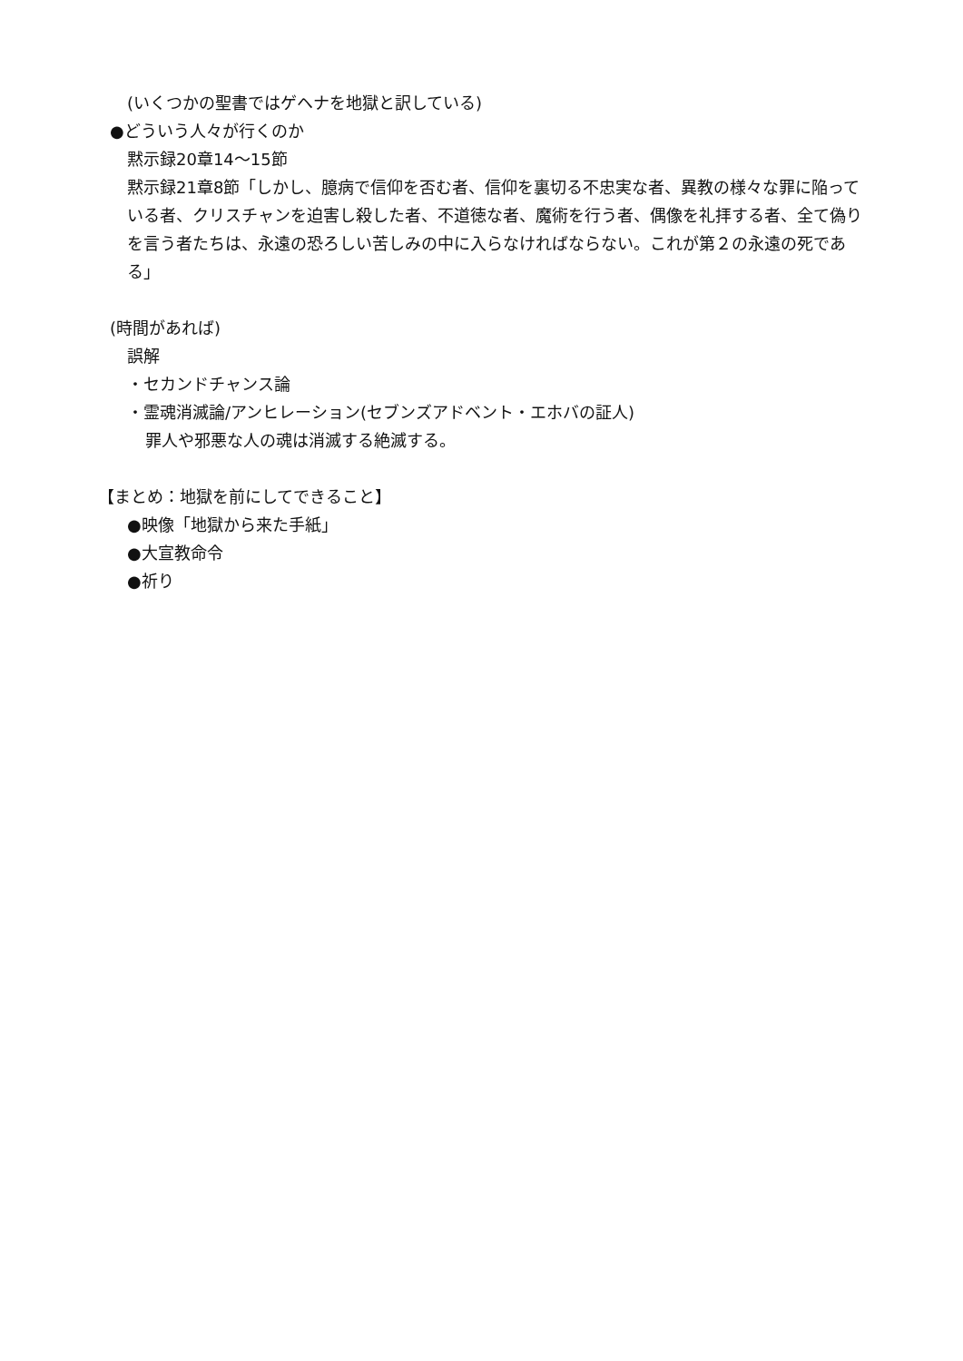(いくつかの聖書ではゲヘナを地獄と訳している)
●どういう人々が行くのか
黙示録20章14〜15節
黙示録21章8節「しかし、臆病で信仰を否む者、信仰を裏切る不忠実な者、異教の様々な罪に陥っている者、クリスチャンを迫害し殺した者、不道徳な者、魔術を行う者、偶像を礼拝する者、全て偽りを言う者たちは、永遠の恐ろしい苦しみの中に入らなければならない。これが第２の永遠の死である」
(時間があれば)
誤解
・セカンドチャンス論
・霊魂消滅論/アンヒレーション(セブンズアドベント・エホバの証人)
罪人や邪悪な人の魂は消滅する絶滅する。
【まとめ：地獄を前にしてできること】
●映像「地獄から来た手紙」
●大宣教命令
●祈り